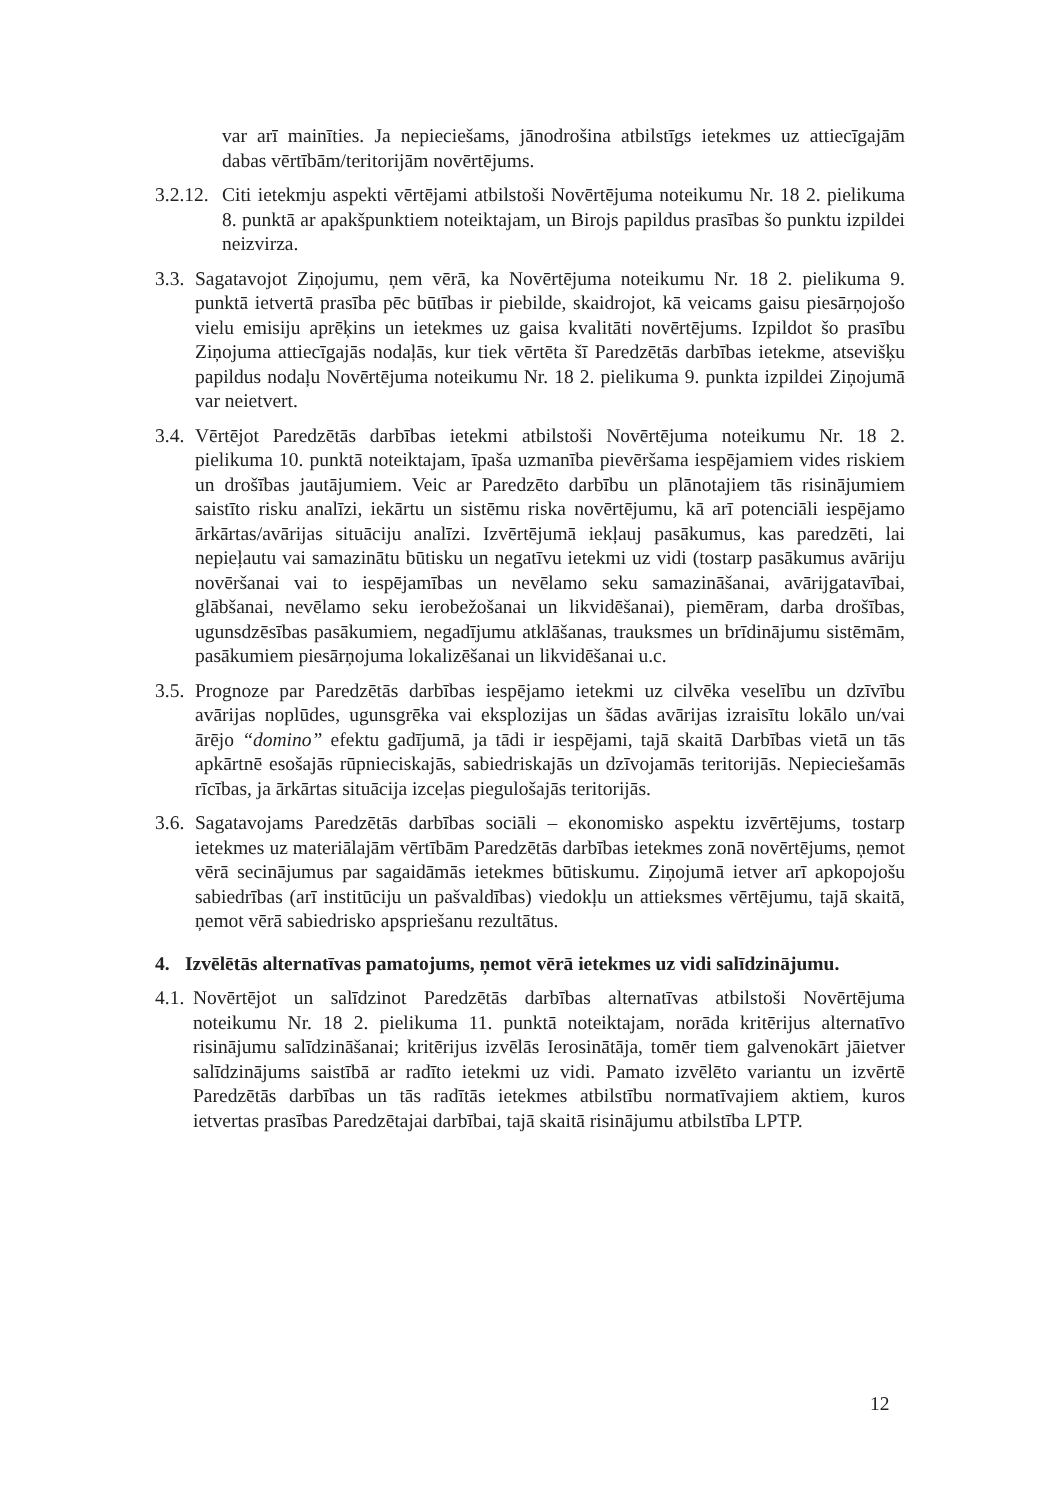var arī mainīties. Ja nepieciešams, jānodrošina atbilstīgs ietekmes uz attiecīgajām dabas vērtībām/teritorijām novērtējums.
3.2.12. Citi ietekmju aspekti vērtējami atbilstoši Novērtējuma noteikumu Nr. 18 2. pielikuma 8. punktā ar apakšpunktiem noteiktajam, un Birojs papildus prasības šo punktu izpildei neizvirza.
3.3. Sagatavojot Ziņojumu, ņem vērā, ka Novērtējuma noteikumu Nr. 18 2. pielikuma 9. punktā ietvertā prasība pēc būtības ir piebilde, skaidrojot, kā veicams gaisu piesārņojošo vielu emisiju aprēķins un ietekmes uz gaisa kvalitāti novērtējums. Izpildot šo prasību Ziņojuma attiecīgajās nodaļās, kur tiek vērtēta šī Paredzētās darbības ietekme, atsevišķu papildus nodaļu Novērtējuma noteikumu Nr. 18 2. pielikuma 9. punkta izpildei Ziņojumā var neietvert.
3.4. Vērtējot Paredzētās darbības ietekmi atbilstoši Novērtējuma noteikumu Nr. 18 2. pielikuma 10. punktā noteiktajam, īpaša uzmanība pievēršama iespējamiem vides riskiem un drošības jautājumiem. Veic ar Paredzēto darbību un plānotajiem tās risinājumiem saistīto risku analīzi, iekārtu un sistēmu riska novērtējumu, kā arī potenciāli iespējamo ārkārtas/avārijas situāciju analīzi. Izvērtējumā iekļauj pasākumus, kas paredzēti, lai nepieļautu vai samazinātu būtisku un negatīvu ietekmi uz vidi (tostarp pasākumus avāriju novēršanai vai to iespējamības un nevēlamo seku samazināšanai, avārijgatavībai, glābšanai, nevēlamo seku ierobežošanai un likvidēšanai), piemēram, darba drošības, ugunsdzēsības pasākumiem, negadījumu atklāšanas, trauksmes un brīdinājumu sistēmām, pasākumiem piesārņojuma lokalizēšanai un likvidēšanai u.c.
3.5. Prognoze par Paredzētās darbības iespējamo ietekmi uz cilvēka veselību un dzīvību avārijas noplūdes, ugunsgrēka vai eksplozijas un šādas avārijas izraisītu lokālo un/vai ārējo “domino” efektu gadījumā, ja tādi ir iespējami, tajā skaitā Darbības vietā un tās apkārtnē esošajās rūpnieciskajās, sabiedriskajās un dzīvojamās teritorijās. Nepieciešamās rīcības, ja ārkārtas situācija izceļas piegulošajās teritorijās.
3.6. Sagatavojams Paredzētās darbības sociāli – ekonomisko aspektu izvērtējums, tostarp ietekmes uz materiālajām vērtībām Paredzētās darbības ietekmes zonā novērtējums, ņemot vērā secinājumus par sagaidāmās ietekmes būtiskumu. Ziņojumā ietver arī apkopojošu sabiedrības (arī institūciju un pašvaldības) viedokļu un attieksmes vērtējumu, tajā skaitā, ņemot vērā sabiedrisko apspriešanu rezultātus.
4. Izvēlētās alternatīvas pamatojums, ņemot vērā ietekmes uz vidi salīdzinājumu.
4.1. Novērtējot un salīdzinot Paredzētās darbības alternatīvas atbilstoši Novērtējuma noteikumu Nr. 18 2. pielikuma 11. punktā noteiktajam, norāda kritērijus alternatīvo risinājumu salīdzināšanai; kritērijus izvēlās Ierosinātāja, tomēr tiem galvenokārt jāietver salīdzinājums saistībā ar radīto ietekmi uz vidi. Pamato izvēlēto variantu un izvērtē Paredzētās darbības un tās radītās ietekmes atbilstību normatīvajiem aktiem, kuros ietvertas prasības Paredzētajai darbībai, tajā skaitā risinājumu atbilstība LPTP.
12